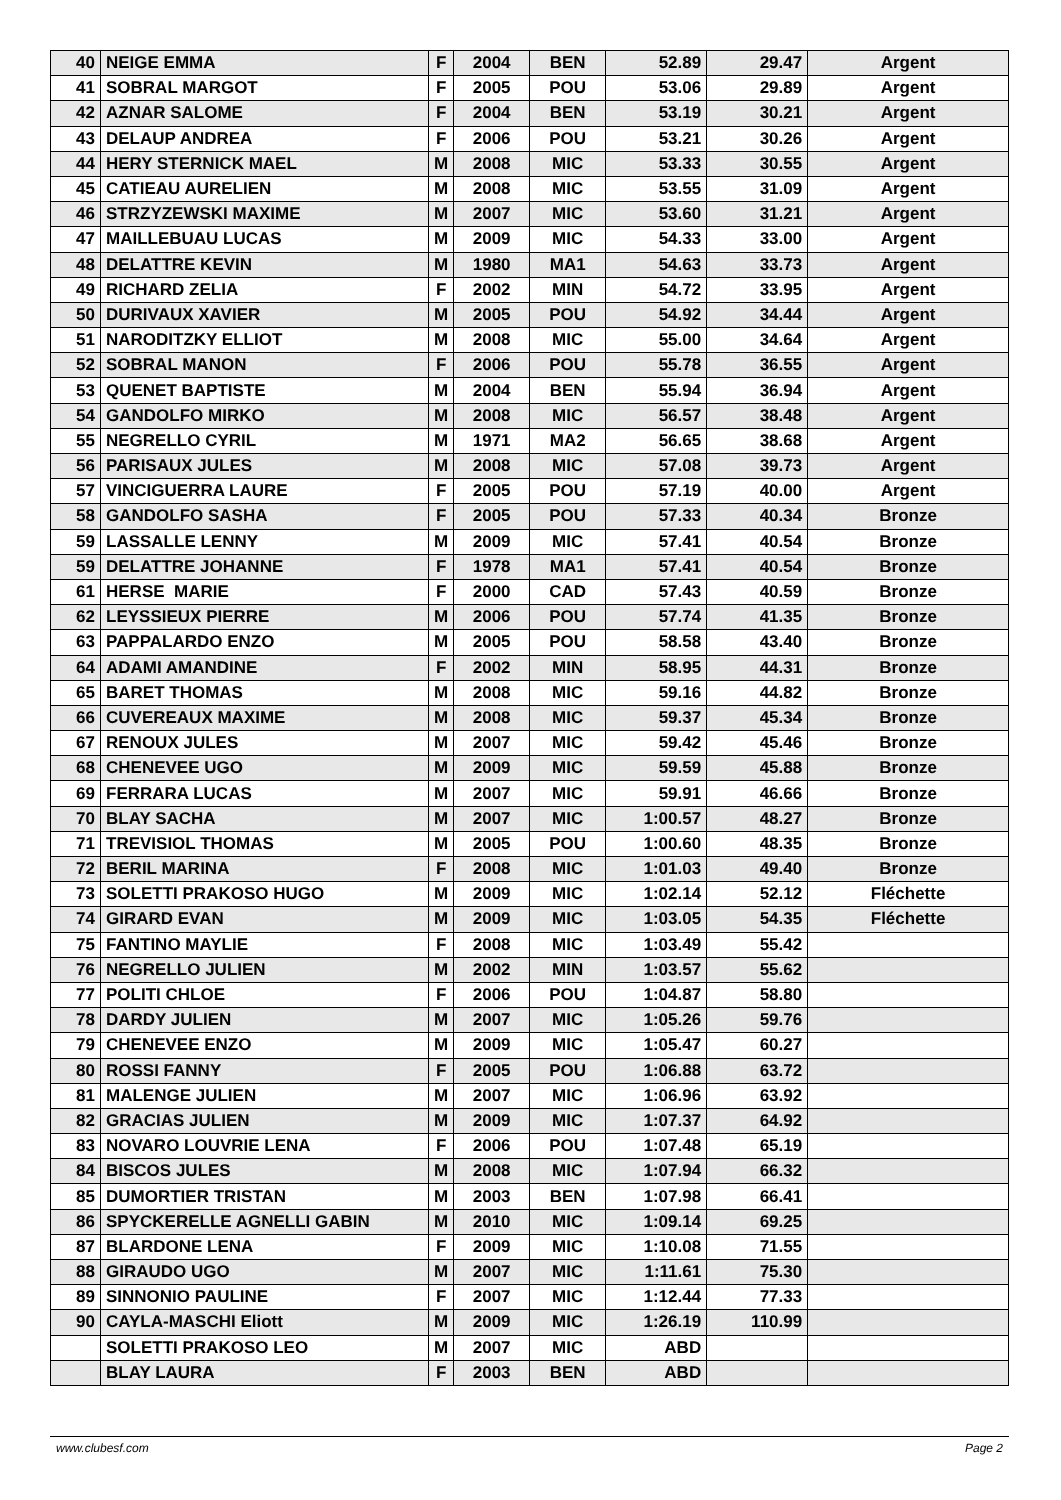| 40 | NEIGE EMMA | F | 2004 | BEN | 52.89 | 29.47 | Argent |
| 41 | SOBRAL MARGOT | F | 2005 | POU | 53.06 | 29.89 | Argent |
| 42 | AZNAR SALOME | F | 2004 | BEN | 53.19 | 30.21 | Argent |
| 43 | DELAUP ANDREA | F | 2006 | POU | 53.21 | 30.26 | Argent |
| 44 | HERY STERNICK MAEL | M | 2008 | MIC | 53.33 | 30.55 | Argent |
| 45 | CATIEAU AURELIEN | M | 2008 | MIC | 53.55 | 31.09 | Argent |
| 46 | STRZYZEWSKI MAXIME | M | 2007 | MIC | 53.60 | 31.21 | Argent |
| 47 | MAILLEBUAU LUCAS | M | 2009 | MIC | 54.33 | 33.00 | Argent |
| 48 | DELATTRE KEVIN | M | 1980 | MA1 | 54.63 | 33.73 | Argent |
| 49 | RICHARD ZELIA | F | 2002 | MIN | 54.72 | 33.95 | Argent |
| 50 | DURIVAUX XAVIER | M | 2005 | POU | 54.92 | 34.44 | Argent |
| 51 | NARODITZKY ELLIOT | M | 2008 | MIC | 55.00 | 34.64 | Argent |
| 52 | SOBRAL MANON | F | 2006 | POU | 55.78 | 36.55 | Argent |
| 53 | QUENET BAPTISTE | M | 2004 | BEN | 55.94 | 36.94 | Argent |
| 54 | GANDOLFO MIRKO | M | 2008 | MIC | 56.57 | 38.48 | Argent |
| 55 | NEGRELLO CYRIL | M | 1971 | MA2 | 56.65 | 38.68 | Argent |
| 56 | PARISAUX JULES | M | 2008 | MIC | 57.08 | 39.73 | Argent |
| 57 | VINCIGUERRA LAURE | F | 2005 | POU | 57.19 | 40.00 | Argent |
| 58 | GANDOLFO SASHA | F | 2005 | POU | 57.33 | 40.34 | Bronze |
| 59 | LASSALLE LENNY | M | 2009 | MIC | 57.41 | 40.54 | Bronze |
| 59 | DELATTRE JOHANNE | F | 1978 | MA1 | 57.41 | 40.54 | Bronze |
| 61 | HERSE MARIE | F | 2000 | CAD | 57.43 | 40.59 | Bronze |
| 62 | LEYSSIEUX PIERRE | M | 2006 | POU | 57.74 | 41.35 | Bronze |
| 63 | PAPPALARDO ENZO | M | 2005 | POU | 58.58 | 43.40 | Bronze |
| 64 | ADAMI AMANDINE | F | 2002 | MIN | 58.95 | 44.31 | Bronze |
| 65 | BARET THOMAS | M | 2008 | MIC | 59.16 | 44.82 | Bronze |
| 66 | CUVEREAUX MAXIME | M | 2008 | MIC | 59.37 | 45.34 | Bronze |
| 67 | RENOUX JULES | M | 2007 | MIC | 59.42 | 45.46 | Bronze |
| 68 | CHENEVEE UGO | M | 2009 | MIC | 59.59 | 45.88 | Bronze |
| 69 | FERRARA LUCAS | M | 2007 | MIC | 59.91 | 46.66 | Bronze |
| 70 | BLAY SACHA | M | 2007 | MIC | 1:00.57 | 48.27 | Bronze |
| 71 | TREVISIOL THOMAS | M | 2005 | POU | 1:00.60 | 48.35 | Bronze |
| 72 | BERIL MARINA | F | 2008 | MIC | 1:01.03 | 49.40 | Bronze |
| 73 | SOLETTI PRAKOSO HUGO | M | 2009 | MIC | 1:02.14 | 52.12 | Fléchette |
| 74 | GIRARD EVAN | M | 2009 | MIC | 1:03.05 | 54.35 | Fléchette |
| 75 | FANTINO MAYLIE | F | 2008 | MIC | 1:03.49 | 55.42 | |
| 76 | NEGRELLO JULIEN | M | 2002 | MIN | 1:03.57 | 55.62 | |
| 77 | POLITI CHLOE | F | 2006 | POU | 1:04.87 | 58.80 | |
| 78 | DARDY JULIEN | M | 2007 | MIC | 1:05.26 | 59.76 | |
| 79 | CHENEVEE ENZO | M | 2009 | MIC | 1:05.47 | 60.27 | |
| 80 | ROSSI FANNY | F | 2005 | POU | 1:06.88 | 63.72 | |
| 81 | MALENGE JULIEN | M | 2007 | MIC | 1:06.96 | 63.92 | |
| 82 | GRACIAS JULIEN | M | 2009 | MIC | 1:07.37 | 64.92 | |
| 83 | NOVARO LOUVRIE LENA | F | 2006 | POU | 1:07.48 | 65.19 | |
| 84 | BISCOS JULES | M | 2008 | MIC | 1:07.94 | 66.32 | |
| 85 | DUMORTIER TRISTAN | M | 2003 | BEN | 1:07.98 | 66.41 | |
| 86 | SPYCKERELLE AGNELLI GABIN | M | 2010 | MIC | 1:09.14 | 69.25 | |
| 87 | BLARDONE LENA | F | 2009 | MIC | 1:10.08 | 71.55 | |
| 88 | GIRAUDO UGO | M | 2007 | MIC | 1:11.61 | 75.30 | |
| 89 | SINNONIO PAULINE | F | 2007 | MIC | 1:12.44 | 77.33 | |
| 90 | CAYLA-MASCHI Eliott | M | 2009 | MIC | 1:26.19 | 110.99 | |
| | SOLETTI PRAKOSO LEO | M | 2007 | MIC | ABD | | |
| | BLAY LAURA | F | 2003 | BEN | ABD | | |
www.clubesf.com Page 2